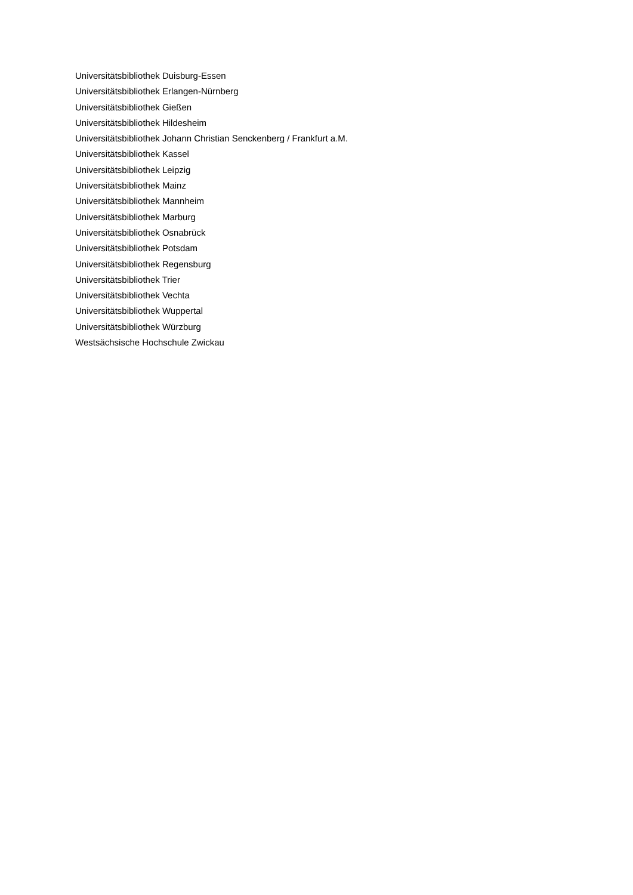Universitätsbibliothek Duisburg-Essen
Universitätsbibliothek Erlangen-Nürnberg
Universitätsbibliothek Gießen
Universitätsbibliothek Hildesheim
Universitätsbibliothek Johann Christian Senckenberg / Frankfurt a.M.
Universitätsbibliothek Kassel
Universitätsbibliothek Leipzig
Universitätsbibliothek Mainz
Universitätsbibliothek Mannheim
Universitätsbibliothek Marburg
Universitätsbibliothek Osnabrück
Universitätsbibliothek Potsdam
Universitätsbibliothek Regensburg
Universitätsbibliothek Trier
Universitätsbibliothek Vechta
Universitätsbibliothek Wuppertal
Universitätsbibliothek Würzburg
Westsächsische Hochschule Zwickau